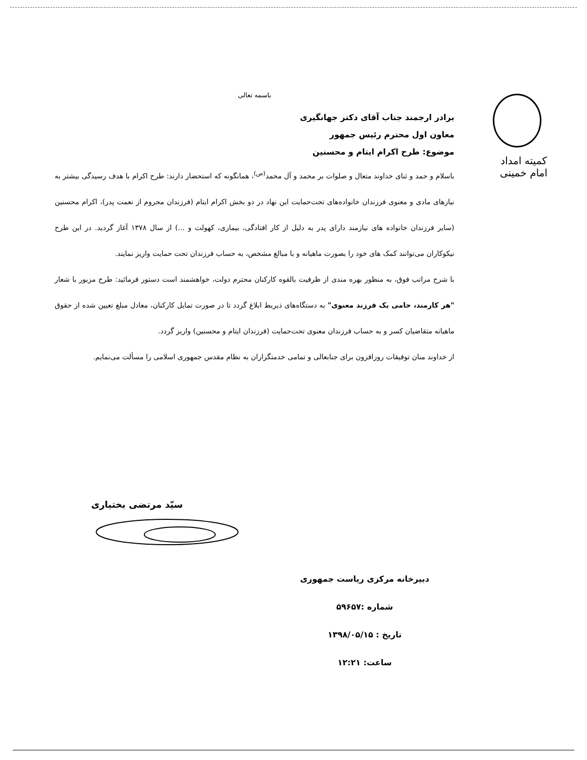کمیته امداد امام خمینی
باسمه تعالی
برادر ارجمند جناب آقای دکتر جهانگیری
معاون اول محترم رئیس جمهور
موضوع: طرح اکرام ایتام و محسنین
باسلام و حمد و ثنای خداوند متعال و صلوات بر محمد و آل محمد<sup>(ص)</sup>، همانگونه که استحضار دارند: طرح اکرام با هدف رسیدگی بیشتر به نیازهای مادی و معنوی فرزندان خانواده‌های تحت‌حمایت این نهاد در دو بخش اکرام ایتام (فرزندان محروم از نعمت پدر)، اکرام محسنین (سایر فرزندان خانواده های نیازمند دارای پدر به دلیل از کار افتادگی، بیماری، کهولت و ...) از سال ۱۳۷۸ آغاز گردید. در این طرح نیکوکاران می‌توانند کمک های خود را بصورت ماهیانه و با مبالغ مشخص، به حساب فرزندان تحت حمایت واریز نمایند.
با شرح مراتب فوق، به منظور بهره مندی از ظرفیت بالقوه کارکنان محترم دولت، خواهشمند است دستور فرمائید: طرح مزبور با شعار "هر کارمند، حامی یک فرزند معنوی" به دستگاه‌های ذیربط ابلاغ گردد تا در صورت تمایل کارکنان، معادل مبلغ تعیین شده از حقوق ماهیانه متقاضیان کسر و به حساب فرزندان معنوی تحت‌حمایت (فرزندان ایتام و محسنین) واریز گردد.
از خداوند منان توفیقات روزافزون برای جنابعالی و تمامی خدمتگزاران به نظام مقدس جمهوری اسلامی را مسألت می‌نمایم.
سیّد مرتضی بختیاری
دبیرخانه مرکزی ریاست جمهوری
شماره :۵۹۶۵۷
تاریخ : ۱۳۹۸/۰۵/۱۵
ساعت: ۱۲:۲۱